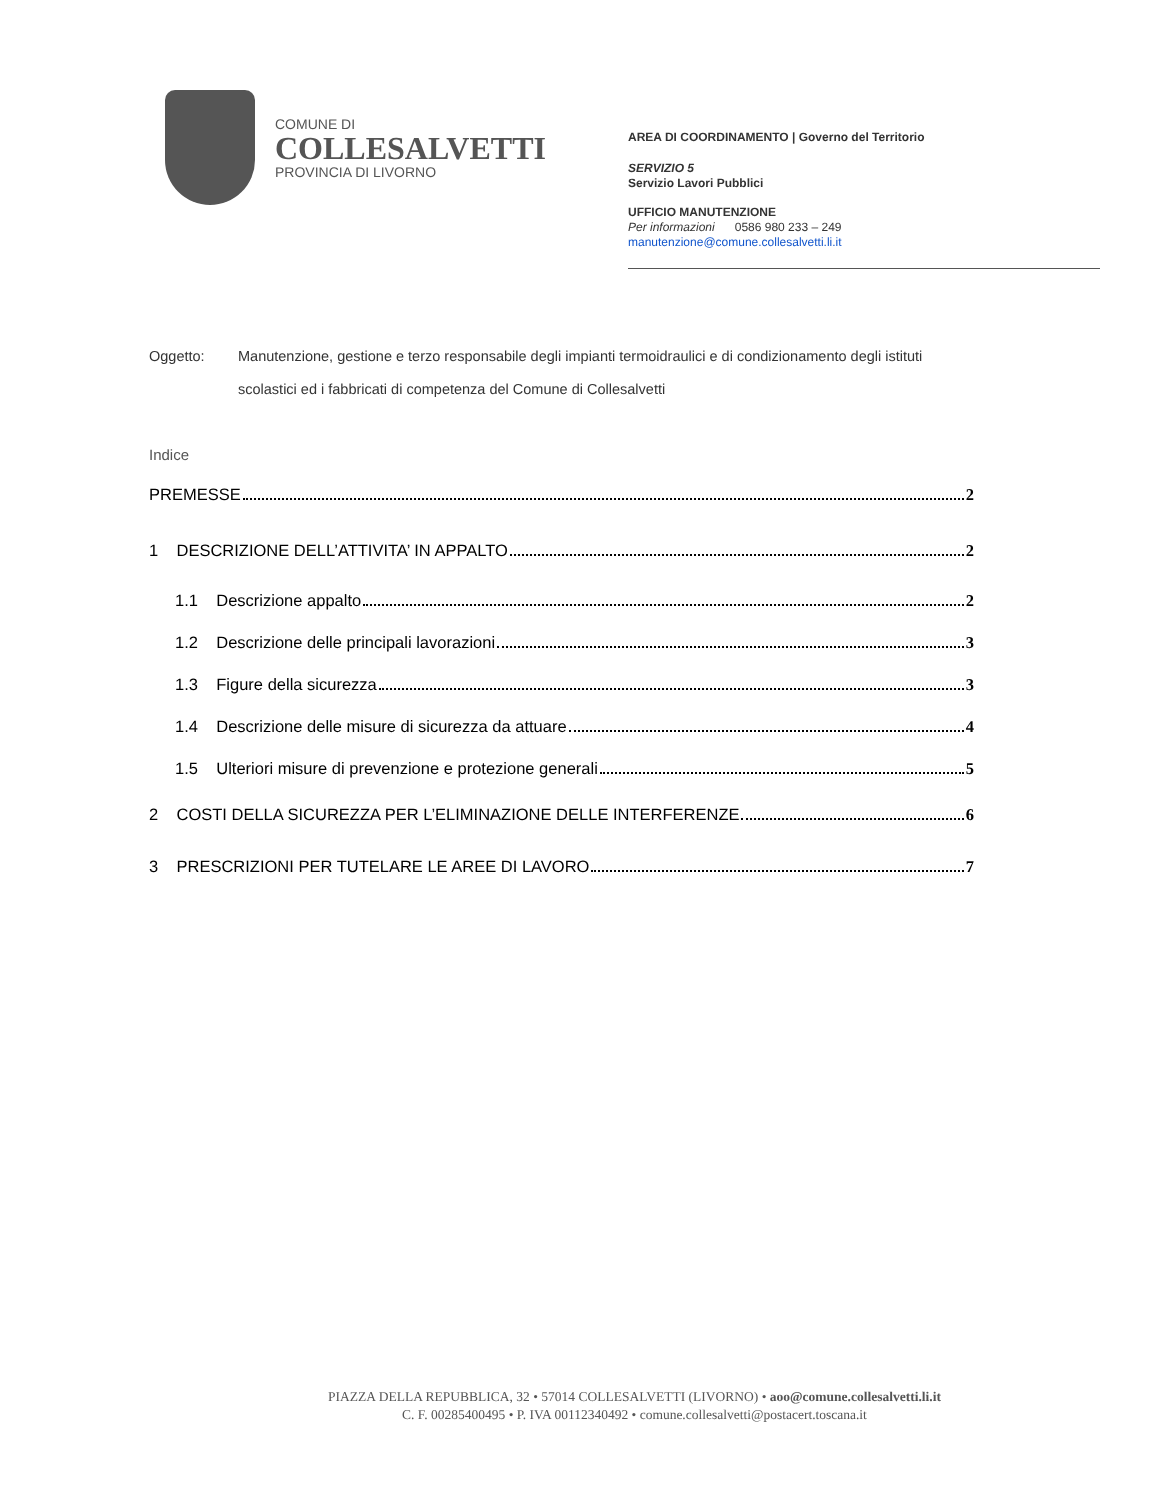COMUNE DI
COLLESALVETTI
PROVINCIA DI LIVORNO
AREA DI COORDINAMENTO | Governo del Territorio
SERVIZIO 5
Servizio Lavori Pubblici
UFFICIO MANUTENZIONE
Per informazioni 0586 980 233 – 249
manutenzione@comune.collesalvetti.li.it
Oggetto: Manutenzione, gestione e terzo responsabile degli impianti termoidraulici e di condizionamento degli istituti scolastici ed i fabbricati di competenza del Comune di Collesalvetti
Indice
PREMESSE 2
1 DESCRIZIONE DELL’ATTIVITA’ IN APPALTO 2
1.1 Descrizione appalto 2
1.2 Descrizione delle principali lavorazioni 3
1.3 Figure della sicurezza 3
1.4 Descrizione delle misure di sicurezza da attuare 4
1.5 Ulteriori misure di prevenzione e protezione generali 5
2 COSTI DELLA SICUREZZA PER L’ELIMINAZIONE DELLE INTERFERENZE 6
3 PRESCRIZIONI PER TUTELARE LE AREE DI LAVORO 7
PIAZZA DELLA REPUBBLICA, 32 • 57014 COLLESALVETTI (LIVORNO) • aoo@comune.collesalvetti.li.it
C. F. 00285400495 • P. IVA 00112340492 • comune.collesalvetti@postacert.toscana.it